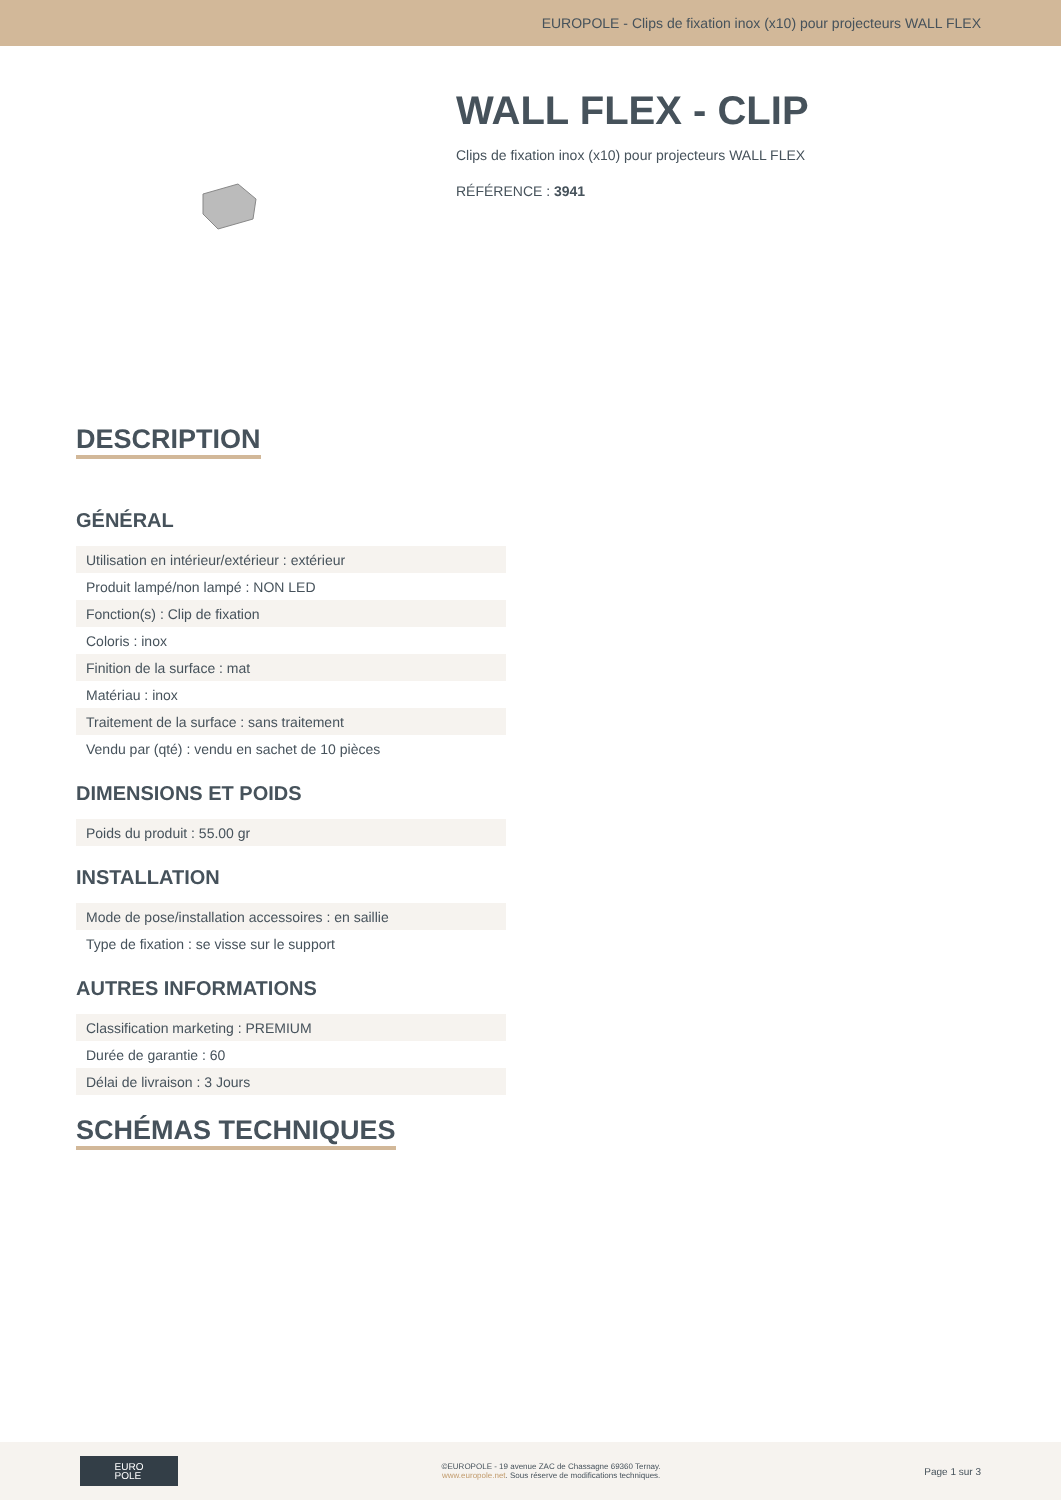EUROPOLE - Clips de fixation inox (x10) pour projecteurs WALL FLEX
WALL FLEX - CLIP
Clips de fixation inox (x10) pour projecteurs WALL FLEX
RÉFÉRENCE : 3941
DESCRIPTION
GÉNÉRAL
| Utilisation en intérieur/extérieur : extérieur |
| Produit lampé/non lampé : NON LED |
| Fonction(s) : Clip de fixation |
| Coloris : inox |
| Finition de la surface : mat |
| Matériau : inox |
| Traitement de la surface : sans traitement |
| Vendu par (qté) : vendu en sachet de 10 pièces |
DIMENSIONS ET POIDS
| Poids du produit : 55.00 gr |
INSTALLATION
| Mode de pose/installation accessoires : en saillie |
| Type de fixation : se visse sur le support |
AUTRES INFORMATIONS
| Classification marketing : PREMIUM |
| Durée de garantie : 60 |
| Délai de livraison : 3 Jours |
SCHÉMAS TECHNIQUES
EURO
POLE
©EUROPOLE - 19 avenue ZAC de Chassagne 69360 Ternay.
www.europole.net. Sous réserve de modifications techniques.
Page 1 sur 3